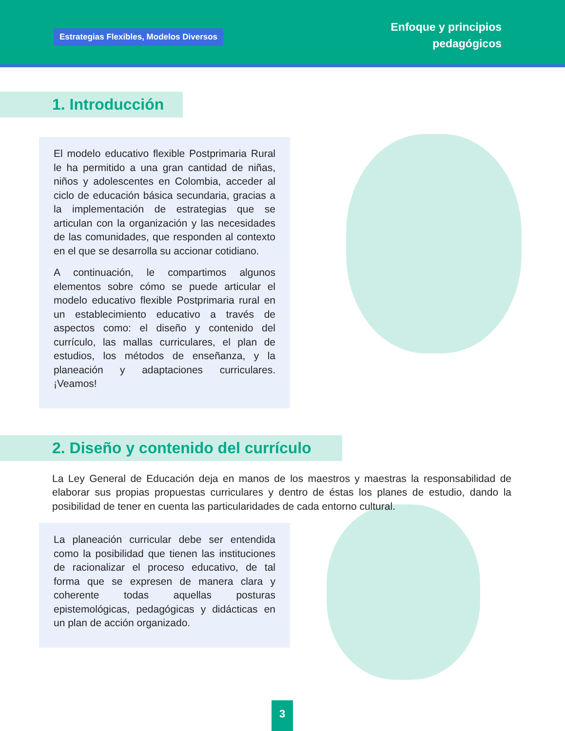Estrategias Flexibles, Modelos Diversos
Enfoque y principios
pedagógicos
1. Introducción
El modelo educativo flexible Postprimaria Rural le ha permitido a una gran cantidad de niñas, niños y adolescentes en Colombia, acceder al ciclo de educación básica secundaria, gracias a la implementación de estrategias que se articulan con la organización y las necesidades de las comunidades, que responden al contexto en el que se desarrolla su accionar cotidiano.
A continuación, le compartimos algunos elementos sobre cómo se puede articular el modelo educativo flexible Postprimaria rural en un establecimiento educativo a través de aspectos como: el diseño y contenido del currículo, las mallas curriculares, el plan de estudios, los métodos de enseñanza, y la planeación y adaptaciones curriculares. ¡Veamos!
2. Diseño y contenido del currículo
La Ley General de Educación deja en manos de los maestros y maestras la responsabilidad de elaborar sus propias propuestas curriculares y dentro de éstas los planes de estudio, dando la posibilidad de tener en cuenta las particularidades de cada entorno cultural.
La planeación curricular debe ser entendida como la posibilidad que tienen las instituciones de racionalizar el proceso educativo, de tal forma que se expresen de manera clara y coherente todas aquellas posturas epistemológicas, pedagógicas y didácticas en un plan de acción organizado.
3